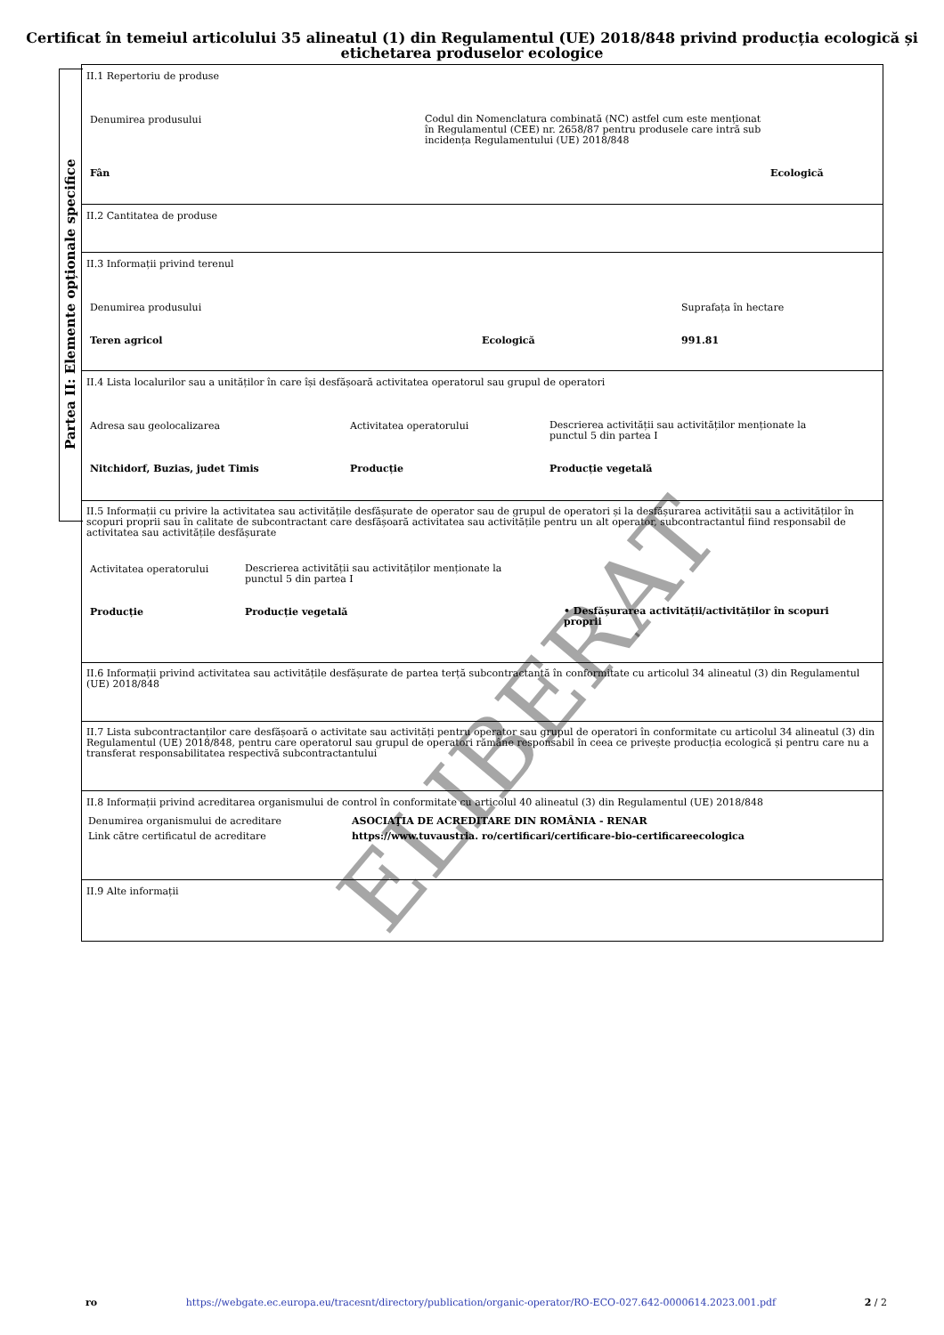Certificat în temeiul articolului 35 alineatul (1) din Regulamentul (UE) 2018/848 privind producția ecologică și etichetarea produselor ecologice
Partea II: Elemente opționale specifice
II.1 Repertoriu de produse
Denumirea produsului
Codul din Nomenclatura combinată (NC) astfel cum este menționat în Regulamentul (CEE) nr. 2658/87 pentru produsele care intră sub incidența Regulamentului (UE) 2018/848
Fân Ecologică
II.2 Cantitatea de produse
II.3 Informații privind terenul
Denumirea produsului Suprafața în hectare
Teren agricol Ecologică 991.81
II.4 Lista localurilor sau a unităților în care își desfășoară activitatea operatorul sau grupul de operatori
Adresa sau geolocalizarea Activitatea operatorului
Descrierea activității sau activităților menționate la punctul 5 din partea I
Nitchidorf, Buzias, judet Timis Producție Producție vegetală
II.5 Informații cu privire la activitatea sau activitățile desfășurate de operator sau de grupul de operatori și la desfășurarea activității sau a activităților în scopuri proprii sau în calitate de subcontractant care desfășoară activitatea sau activitățile pentru un alt operator, subcontractantul fiind responsabil de activitatea sau activitățile desfășurate
Activitatea operatorului
Descrierea activității sau activităților menționate la punctul 5 din partea I
Producție Producție vegetală
• Desfășurarea activității/activităților în scopuri proprii
II.6 Informații privind activitatea sau activitățile desfășurate de partea terță subcontractantă în conformitate cu articolul 34 alineatul (3) din Regulamentul (UE) 2018/848
II.7 Lista subcontractanților care desfășoară o activitate sau activități pentru operator sau grupul de operatori în conformitate cu articolul 34 alineatul (3) din Regulamentul (UE) 2018/848, pentru care operatorul sau grupul de operatori rămâne responsabil în ceea ce privește producția ecologică și pentru care nu a transferat responsabilitatea respectivă subcontractantului
II.8 Informații privind acreditarea organismului de control în conformitate cu articolul 40 alineatul (3) din Regulamentul (UE) 2018/848
Denumirea organismului de acreditare ASOCIAŢIA DE ACREDITARE DIN ROMÂNIA - RENAR
Link către certificatul de acreditare https://www.tuvaustria. ro/certificari/certificare-bio-certificareecologica
II.9 Alte informații
ELIBERAT
ro https://webgate.ec.europa.eu/tracesnt/directory/publication/organic-operator/RO-ECO-027.642-0000614.2023.001.pdf 2 / 2